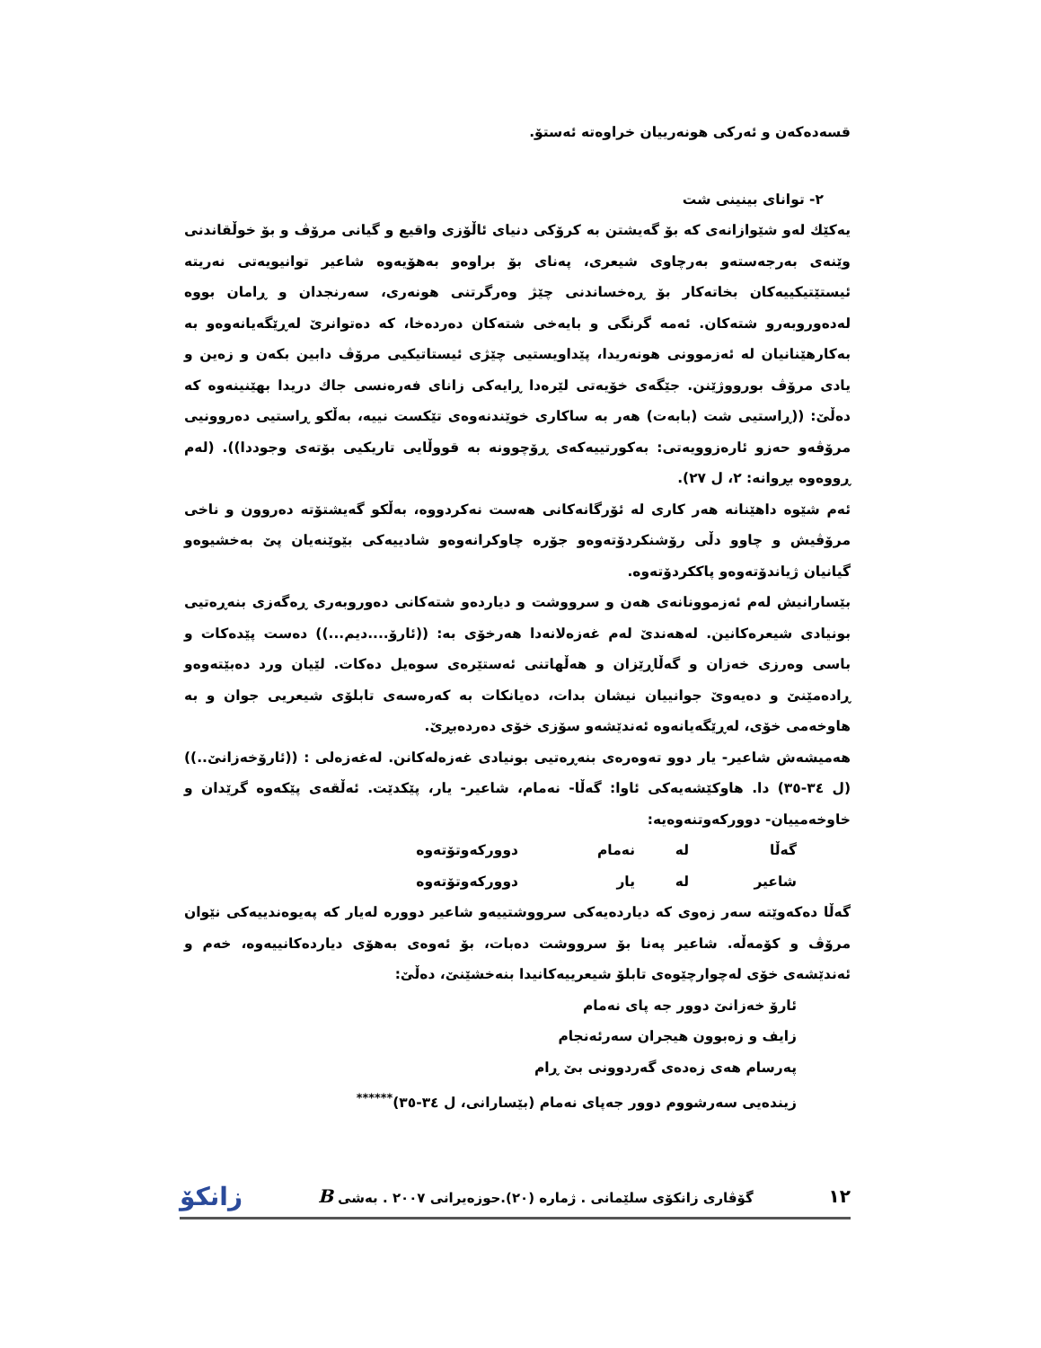قسەدەکەن و ئەرکی هونەرییان خراوەتە ئەستۆ.
٢- توانای بینینی شت
یەکێك لەو شێوازانەی کە بۆ گەیشتن بە کرۆکی دنیای ئاڵۆزی واقیع و گیانی مرۆڤ و بۆ خوڵقاندنی وێنەی بەرجەستەو بەرچاوی شیعری، پەنای بۆ براوەو بەهۆیەوە شاعیر توانیویەتی نەریتە ئیستێتیکییەکان بخاتەکار بۆ ڕەخساندنی چێژ وەرگرتنی هونەری، سەرنجدان و ڕامان بووە لەدەوروبەرو شتەکان. ئەمە گرنگی و بایەخی شتەکان دەردەخا، کە دەتوانرێ لەڕێگەیانەوەو بە بەکارهێنانیان لە ئەزموونی هونەریدا، پێداویستیی چێژی ئیستاتیکیی مرۆڤ دابین بکەن و زەین و یادی مرۆڤ بورووژێنن. جێگەی خۆیەتی لێرەدا ڕایەکی زانای فەرەنسی جاك دریدا بهێنینەوە کە دەڵێ: ((ڕاستیی شت (بابەت) هەر بە ساکاری خوێندنەوەی تێکست نییە، بەڵکو ڕاستیی دەروونیی مرۆڤەو حەزو ئارەزوویەتی: بەکورتییەکەی ڕۆچوونە بە قووڵایی تاریکیی بۆتەی وجوددا)). (لەم ڕووەوە بڕوانە: ٢، ل ٢٧).
ئەم شێوە داهێنانە هەر کاری لە ئۆرگانەکانی هەست نەکردووە، بەڵکو گەیشتۆتە دەروون و ناخی مرۆڤیش و چاوو دڵی رۆشنکردۆتەوەو جۆرە چاوکرانەوەو شادییەکی بێوێنەیان پێ بەخشیوەو گیانیان ژیاندۆتەوەو پاککردۆتەوە.
بێسارانیش لەم ئەزموونانەی هەن و سرووشت و دیاردەو شتەکانی دەوروبەری ڕەگەزی بنەڕەتیی بونیادی شیعرەکانین. لەهەندێ لەم غەزەلانەدا هەرخۆی بە: ((ئارۆ....دیم...)) دەست پێدەکات و باسی وەرزی خەزان و گەڵاڕێزان و هەڵهاتنی ئەستێرەی سوەیل دەکات. لێیان ورد دەبێتەوەو ڕادەمێنێ و دەیەوێ جوانییان نیشان بدات، دەیانکات بە کەرەسەی تابلۆی شیعریی جوان و بە هاوخەمی خۆی، لەڕێگەیانەوە ئەندێشەو سۆزی خۆی دەردەبڕێ.
هەمیشەش شاعیر- یار دوو تەوەرەی بنەڕەتیی بونیادی غەزەلەکانن. لەغەزەلی : ((ئارۆخەزانێ..)) (ل ٣٤-٣٥) دا. هاوکێشەیەکی ئاوا: گەڵا- نەمام، شاعیر- یار، پێکدێت. ئەڵقەی پێکەوە گرێدان و خاوخەمییان- دوورکەوتنەوەیە:
گەڵا لە نەمام دوورکەوتۆتەوە
شاعیر لە یار دوورکەوتۆتەوە
گەڵا دەکەوێتە سەر زەوی کە دیاردەیەکی سرووشتییەو شاعیر دوورە لەیار کە پەیوەندییەکی نێوان مرۆڤ و کۆمەڵە. شاعیر پەنا بۆ سرووشت دەبات، بۆ ئەوەی بەهۆی دیاردەکانییەوە، خەم و ئەندێشەی خۆی لەچوارچێوەی تابلۆ شیعرییەکانیدا بنەخشێنێ، دەڵێ:
ئارۆ خەزانێ دوور جە پای نەمام
زایف و زەبوون هیجران سەرئەنجام
پەرسام هەی زەدەی گەردوونی بێ ڕام
زیندەیی سەرشووم دوور جەپای نەمام (بێسارانی، ل ٣٤-٣٥)<sup>******</sup>
١٢ گۆڤاری زانکۆی سلێمانی . ژمارە (٢٠).حوزەیرانی ٢٠٠٧ . بەشی B زانکۆ